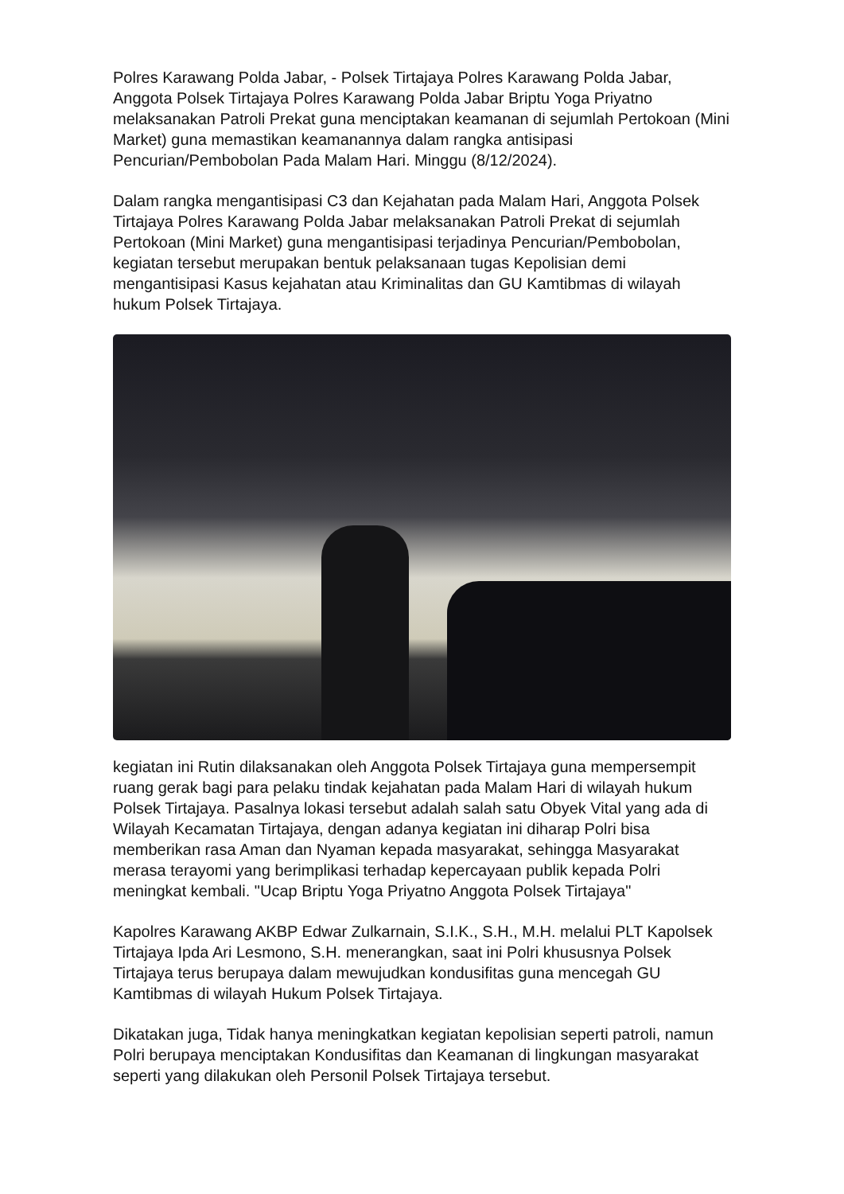Polres Karawang Polda Jabar, - Polsek Tirtajaya Polres Karawang Polda Jabar, Anggota Polsek Tirtajaya Polres Karawang Polda Jabar Briptu Yoga Priyatno melaksanakan Patroli Prekat guna menciptakan keamanan di sejumlah Pertokoan (Mini Market) guna memastikan keamanannya dalam rangka antisipasi Pencurian/Pembobolan Pada Malam Hari. Minggu (8/12/2024).
Dalam rangka mengantisipasi C3 dan Kejahatan pada Malam Hari, Anggota Polsek Tirtajaya Polres Karawang Polda Jabar melaksanakan Patroli Prekat di sejumlah Pertokoan (Mini Market) guna mengantisipasi terjadinya Pencurian/Pembobolan, kegiatan tersebut merupakan bentuk pelaksanaan tugas Kepolisian demi mengantisipasi Kasus kejahatan atau Kriminalitas dan GU Kamtibmas di wilayah hukum Polsek Tirtajaya.
kegiatan ini Rutin dilaksanakan oleh Anggota Polsek Tirtajaya guna mempersempit ruang gerak bagi para pelaku tindak kejahatan pada Malam Hari di wilayah hukum Polsek Tirtajaya. Pasalnya lokasi tersebut adalah salah satu Obyek Vital yang ada di Wilayah Kecamatan Tirtajaya, dengan adanya kegiatan ini diharap Polri bisa memberikan rasa Aman dan Nyaman kepada masyarakat, sehingga Masyarakat merasa terayomi yang berimplikasi terhadap kepercayaan publik kepada Polri meningkat kembali. "Ucap Briptu Yoga Priyatno Anggota Polsek Tirtajaya"
Kapolres Karawang AKBP Edwar Zulkarnain, S.I.K., S.H., M.H. melalui PLT Kapolsek Tirtajaya Ipda Ari Lesmono, S.H. menerangkan, saat ini Polri khususnya Polsek Tirtajaya terus berupaya dalam mewujudkan kondusifitas guna mencegah GU Kamtibmas di wilayah Hukum Polsek Tirtajaya.
Dikatakan juga, Tidak hanya meningkatkan kegiatan kepolisian seperti patroli, namun Polri berupaya menciptakan Kondusifitas dan Keamanan di lingkungan masyarakat seperti yang dilakukan oleh Personil Polsek Tirtajaya tersebut.